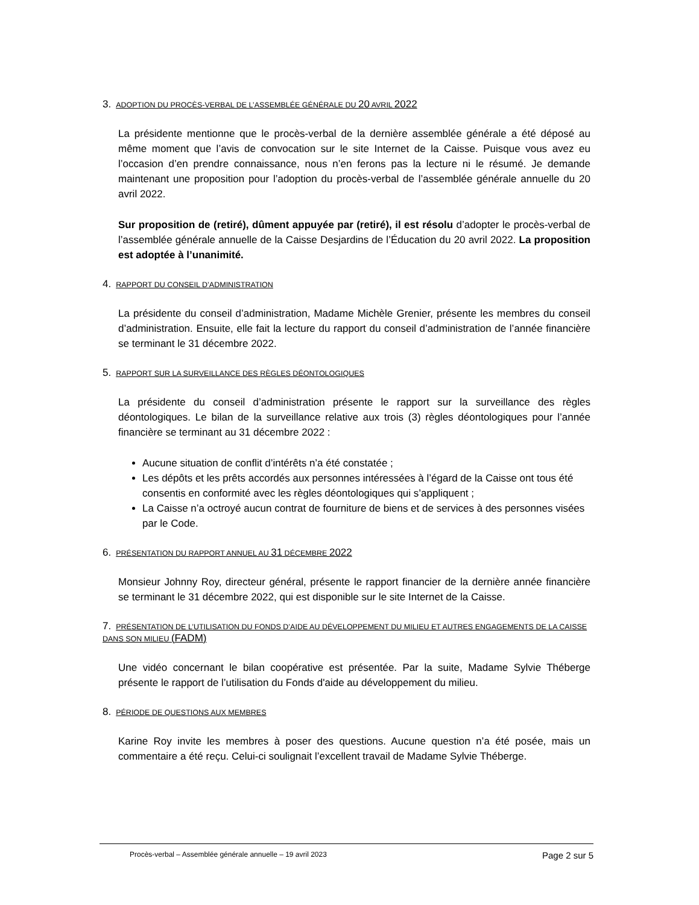3. ADOPTION DU PROCÈS-VERBAL DE L’ASSEMBLÉE GÉNÉRALE DU 20 AVRIL 2022
La présidente mentionne que le procès-verbal de la dernière assemblée générale a été déposé au même moment que l’avis de convocation sur le site Internet de la Caisse. Puisque vous avez eu l’occasion d’en prendre connaissance, nous n’en ferons pas la lecture ni le résumé. Je demande maintenant une proposition pour l’adoption du procès-verbal de l’assemblée générale annuelle du 20 avril 2022.
Sur proposition de (retiré), dûment appuyée par (retiré), il est résolu d’adopter le procès-verbal de l’assemblée générale annuelle de la Caisse Desjardins de l’Éducation du 20 avril 2022. La proposition est adoptée à l’unanimité.
4. RAPPORT DU CONSEIL D’ADMINISTRATION
La présidente du conseil d’administration, Madame Michèle Grenier, présente les membres du conseil d’administration. Ensuite, elle fait la lecture du rapport du conseil d’administration de l’année financière se terminant le 31 décembre 2022.
5. RAPPORT SUR LA SURVEILLANCE DES RÈGLES DÉONTOLOGIQUES
La présidente du conseil d’administration présente le rapport sur la surveillance des règles déontologiques. Le bilan de la surveillance relative aux trois (3) règles déontologiques pour l’année financière se terminant au 31 décembre 2022 :
Aucune situation de conflit d’intérêts n’a été constatée ;
Les dépôts et les prêts accordés aux personnes intéressées à l’égard de la Caisse ont tous été consentis en conformité avec les règles déontologiques qui s’appliquent ;
La Caisse n’a octroyé aucun contrat de fourniture de biens et de services à des personnes visées par le Code.
6. PRÉSENTATION DU RAPPORT ANNUEL AU 31 DÉCEMBRE 2022
Monsieur Johnny Roy, directeur général, présente le rapport financier de la dernière année financière se terminant le 31 décembre 2022, qui est disponible sur le site Internet de la Caisse.
7. PRÉSENTATION DE L’UTILISATION DU FONDS D’AIDE AU DÉVELOPPEMENT DU MILIEU ET AUTRES ENGAGEMENTS DE LA CAISSE DANS SON MILIEU (FADM)
Une vidéo concernant le bilan coopérative est présentée. Par la suite, Madame Sylvie Théberge présente le rapport de l’utilisation du Fonds d'aide au développement du milieu.
8. PÉRIODE DE QUESTIONS AUX MEMBRES
Karine Roy invite les membres à poser des questions. Aucune question n’a été posée, mais un commentaire a été reçu. Celui-ci soulignait l’excellent travail de Madame Sylvie Théberge.
Procès-verbal – Assemblée générale annuelle – 19 avril 2023 Page 2 sur 5